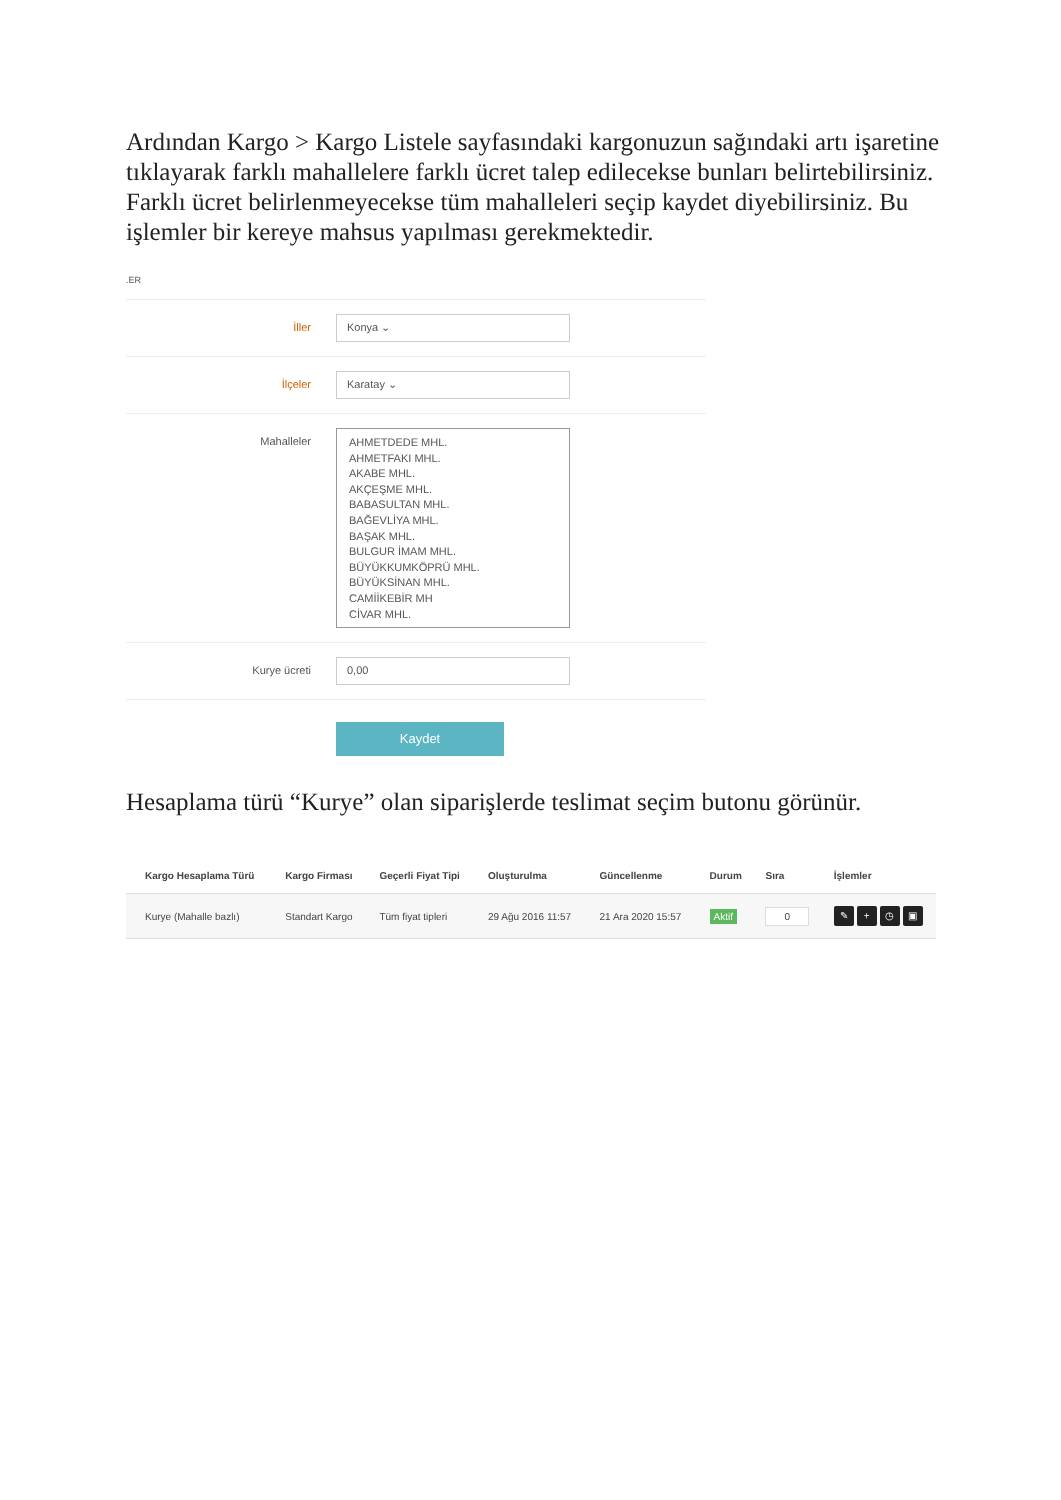Ardından Kargo > Kargo Listele sayfasındaki kargonuzun sağındaki artı işaretine tıklayarak farklı mahallelere farklı ücret talep edilecekse bunları belirtebilirsiniz. Farklı ücret belirlenmeyecekse tüm mahalleleri seçip kaydet diyebilirsiniz. Bu işlemler bir kereye mahsus yapılması gerekmektedir.
.ER
İller
Konya ⌄
İlçeler
Karatay ⌄
Mahalleler
AHMETDEDE MHL.
AHMETFAKI MHL.
AKABE MHL.
AKÇEŞME MHL.
BABASULTAN MHL.
BAĞEVLİYA MHL.
BAŞAK MHL.
BULGUR İMAM MHL.
BÜYÜKKUMKÖPRÜ MHL.
BÜYÜKSİNAN MHL.
CAMİİKEBİR MH
CİVAR MHL.
Kurye ücreti
0,00
Kaydet
Hesaplama türü “Kurye” olan siparişlerde teslimat seçim butonu görünür.
| Kargo Hesaplama Türü | Kargo Firması | Geçerli Fiyat Tipi | Oluşturulma | Güncellenme | Durum | Sıra | İşlemler |
| --- | --- | --- | --- | --- | --- | --- | --- |
| Kurye (Mahalle bazlı) | Standart Kargo | Tüm fiyat tipleri | 29 Ağu 2016 11:57 | 21 Ara 2020 15:57 | Aktif | 0 | ✎ + ◷ ▣ |